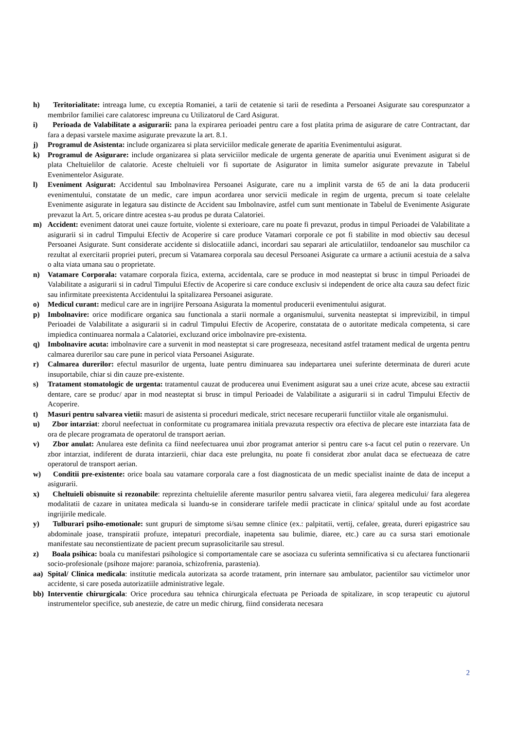h) Teritorialitate: intreaga lume, cu exceptia Romaniei, a tarii de cetatenie si tarii de resedinta a Persoanei Asigurate sau corespunzator a membrilor familiei care calatoresc impreuna cu Utilizatorul de Card Asigurat.
i) Perioada de Valabilitate a asigurarii: pana la expirarea perioadei pentru care a fost platita prima de asigurare de catre Contractant, dar fara a depasi varstele maxime asigurate prevazute la art. 8.1.
j) Programul de Asistenta: include organizarea si plata serviciilor medicale generate de aparitia Evenimentului asigurat.
k) Programul de Asigurare: include organizarea si plata serviciilor medicale de urgenta generate de aparitia unui Eveniment asigurat si de plata Cheltuielilor de calatorie. Aceste cheltuieli vor fi suportate de Asigurator in limita sumelor asigurate prevazute in Tabelul Evenimentelor Asigurate.
l) Eveniment Asigurat: Accidentul sau Imbolnavirea Persoanei Asigurate, care nu a implinit varsta de 65 de ani la data producerii evenimentului, constatate de un medic, care impun acordarea unor servicii medicale in regim de urgenta, precum si toate celelalte Evenimente asigurate in legatura sau distincte de Accident sau Imbolnavire, astfel cum sunt mentionate in Tabelul de Evenimente Asigurate prevazut la Art. 5, oricare dintre acestea s-au produs pe durata Calatoriei.
m) Accident: eveniment datorat unei cauze fortuite, violente si exterioare, care nu poate fi prevazut, produs in timpul Perioadei de Valabilitate a asigurarii si in cadrul Timpului Efectiv de Acoperire si care produce Vatamari corporale ce pot fi stabilite in mod obiectiv sau decesul Persoanei Asigurate. Sunt considerate accidente si dislocatiile adanci, incordari sau separari ale articulatiilor, tendoanelor sau muschilor ca rezultat al exercitarii propriei puteri, precum si Vatamarea corporala sau decesul Persoanei Asigurate ca urmare a actiunii acestuia de a salva o alta viata umana sau o proprietate.
n) Vatamare Corporala: vatamare corporala fizica, externa, accidentala, care se produce in mod neasteptat si brusc in timpul Perioadei de Valabilitate a asigurarii si in cadrul Timpului Efectiv de Acoperire si care conduce exclusiv si independent de orice alta cauza sau defect fizic sau infirmitate preexistenta Accidentului la spitalizarea Persoanei asigurate.
o) Medicul curant: medicul care are in ingrijire Persoana Asigurata la momentul producerii evenimentului asigurat.
p) Imbolnavire: orice modificare organica sau functionala a starii normale a organismului, survenita neasteptat si imprevizibil, in timpul Perioadei de Valabilitate a asigurarii si in cadrul Timpului Efectiv de Acoperire, constatata de o autoritate medicala competenta, si care impiedica continuarea normala a Calatoriei, excluzand orice imbolnavire pre-existenta.
q) Imbolnavire acuta: imbolnavire care a survenit in mod neasteptat si care progreseaza, necesitand astfel tratament medical de urgenta pentru calmarea durerilor sau care pune in pericol viata Persoanei Asigurate.
r) Calmarea durerilor: efectul masurilor de urgenta, luate pentru diminuarea sau indepartarea unei suferinte determinata de dureri acute insuportabile, chiar si din cauze pre-existente.
s) Tratament stomatologic de urgenta: tratamentul cauzat de producerea unui Eveniment asigurat sau a unei crize acute, abcese sau extractii dentare, care se produc/ apar in mod neasteptat si brusc in timpul Perioadei de Valabilitate a asigurarii si in cadrul Timpului Efectiv de Acoperire.
t) Masuri pentru salvarea vietii: masuri de asistenta si proceduri medicale, strict necesare recuperarii functiilor vitale ale organismului.
u) Zbor intarziat: zborul neefectuat in conformitate cu programarea initiala prevazuta respectiv ora efectiva de plecare este intarziata fata de ora de plecare programata de operatorul de transport aerian.
v) Zbor anulat: Anularea este definita ca fiind neefectuarea unui zbor programat anterior si pentru care s-a facut cel putin o rezervare. Un zbor intarziat, indiferent de durata intarzierii, chiar daca este prelungita, nu poate fi considerat zbor anulat daca se efectueaza de catre operatorul de transport aerian.
w) Conditii pre-existente: orice boala sau vatamare corporala care a fost diagnosticata de un medic specialist inainte de data de inceput a asigurarii.
x) Cheltuieli obisnuite si rezonabile: reprezinta cheltuielile aferente masurilor pentru salvarea vietii, fara alegerea medicului/ fara alegerea modalitatii de cazare in unitatea medicala si luandu-se in considerare tarifele medii practicate in clinica/ spitalul unde au fost acordate ingrijirile medicale.
y) Tulburari psiho-emotionale: sunt grupuri de simptome si/sau semne clinice (ex.: palpitatii, vertij, cefalee, greata, dureri epigastrice sau abdominale joase, transpiratii profuze, intepaturi precordiale, inapetenta sau bulimie, diaree, etc.) care au ca sursa stari emotionale manifestate sau neconstientizate de pacient precum suprasolicitarile sau stresul.
z) Boala psihica: boala cu manifestari psihologice si comportamentale care se asociaza cu suferinta semnificativa si cu afectarea functionarii socio-profesionale (psihoze majore: paranoia, schizofrenia, parastenia).
aa) Spital/ Clinica medicala: institutie medicala autorizata sa acorde tratament, prin internare sau ambulator, pacientilor sau victimelor unor accidente, si care poseda autorizatiile administrative legale.
bb) Interventie chirurgicala: Orice procedura sau tehnica chirurgicala efectuata pe Perioada de spitalizare, in scop terapeutic cu ajutorul instrumentelor specifice, sub anestezie, de catre un medic chirurg, fiind considerata necesara
2